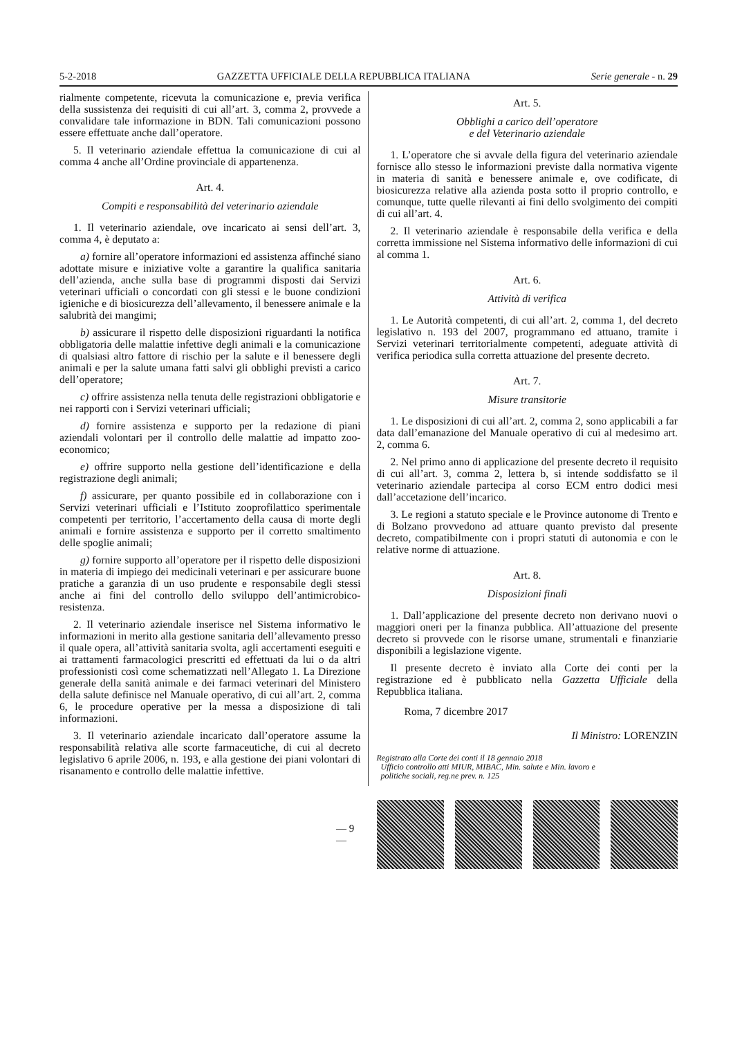5-2-2018 GAZZETTA UFFICIALE DELLA REPUBBLICA ITALIANA Serie generale - n. 29
rialmente competente, ricevuta la comunicazione e, previa verifica della sussistenza dei requisiti di cui all’art. 3, comma 2, provvede a convalidare tale informazione in BDN. Tali comunicazioni possono essere effettuate anche dall’operatore.
5. Il veterinario aziendale effettua la comunicazione di cui al comma 4 anche all’Ordine provinciale di appartenenza.
Art. 4.
Compiti e responsabilità del veterinario aziendale
1. Il veterinario aziendale, ove incaricato ai sensi dell’art. 3, comma 4, è deputato a:
a) fornire all’operatore informazioni ed assistenza affinché siano adottate misure e iniziative volte a garantire la qualifica sanitaria dell’azienda, anche sulla base di programmi disposti dai Servizi veterinari ufficiali o concordati con gli stessi e le buone condizioni igieniche e di biosicurezza dell’allevamento, il benessere animale e la salubrità dei mangimi;
b) assicurare il rispetto delle disposizioni riguardanti la notifica obbligatoria delle malattie infettive degli animali e la comunicazione di qualsiasi altro fattore di rischio per la salute e il benessere degli animali e per la salute umana fatti salvi gli obblighi previsti a carico dell’operatore;
c) offrire assistenza nella tenuta delle registrazioni obbligatorie e nei rapporti con i Servizi veterinari ufficiali;
d) fornire assistenza e supporto per la redazione di piani aziendali volontari per il controllo delle malattie ad impatto zoo-economico;
e) offrire supporto nella gestione dell’identificazione e della registrazione degli animali;
f) assicurare, per quanto possibile ed in collaborazione con i Servizi veterinari ufficiali e l’Istituto zooprofilattico sperimentale competenti per territorio, l’accertamento della causa di morte degli animali e fornire assistenza e supporto per il corretto smaltimento delle spoglie animali;
g) fornire supporto all’operatore per il rispetto delle disposizioni in materia di impiego dei medicinali veterinari e per assicurare buone pratiche a garanzia di un uso prudente e responsabile degli stessi anche ai fini del controllo dello sviluppo dell’antimicrobico-resistenza.
2. Il veterinario aziendale inserisce nel Sistema informativo le informazioni in merito alla gestione sanitaria dell’allevamento presso il quale opera, all’attività sanitaria svolta, agli accertamenti eseguiti e ai trattamenti farmacologici prescritti ed effettuati da lui o da altri professionisti così come schematizzati nell’Allegato 1. La Direzione generale della sanità animale e dei farmaci veterinari del Ministero della salute definisce nel Manuale operativo, di cui all’art. 2, comma 6, le procedure operative per la messa a disposizione di tali informazioni.
3. Il veterinario aziendale incaricato dall’operatore assume la responsabilità relativa alle scorte farmaceutiche, di cui al decreto legislativo 6 aprile 2006, n. 193, e alla gestione dei piani volontari di risanamento e controllo delle malattie infettive.
Art. 5.
Obblighi a carico dell’operatore
e del Veterinario aziendale
1. L’operatore che si avvale della figura del veterinario aziendale fornisce allo stesso le informazioni previste dalla normativa vigente in materia di sanità e benessere animale e, ove codificate, di biosicurezza relative alla azienda posta sotto il proprio controllo, e comunque, tutte quelle rilevanti ai fini dello svolgimento dei compiti di cui all’art. 4.
2. Il veterinario aziendale è responsabile della verifica e della corretta immissione nel Sistema informativo delle informazioni di cui al comma 1.
Art. 6.
Attività di verifica
1. Le Autorità competenti, di cui all’art. 2, comma 1, del decreto legislativo n. 193 del 2007, programmano ed attuano, tramite i Servizi veterinari territorialmente competenti, adeguate attività di verifica periodica sulla corretta attuazione del presente decreto.
Art. 7.
Misure transitorie
1. Le disposizioni di cui all’art. 2, comma 2, sono applicabili a far data dall’emanazione del Manuale operativo di cui al medesimo art. 2, comma 6.
2. Nel primo anno di applicazione del presente decreto il requisito di cui all’art. 3, comma 2, lettera b, si intende soddisfatto se il veterinario aziendale partecipa al corso ECM entro dodici mesi dall’accetazione dell’incarico.
3. Le regioni a statuto speciale e le Province autonome di Trento e di Bolzano provvedono ad attuare quanto previsto dal presente decreto, compatibilmente con i propri statuti di autonomia e con le relative norme di attuazione.
Art. 8.
Disposizioni finali
1. Dall’applicazione del presente decreto non derivano nuovi o maggiori oneri per la finanza pubblica. All’attuazione del presente decreto si provvede con le risorse umane, strumentali e finanziarie disponibili a legislazione vigente.
Il presente decreto è inviato alla Corte dei conti per la registrazione ed è pubblicato nella Gazzetta Ufficiale della Repubblica italiana.
Roma, 7 dicembre 2017
Il Ministro: LORENZIN
Registrato alla Corte dei conti il 18 gennaio 2018
Ufficio controllo atti MIUR, MIBAC, Min. salute e Min. lavoro e
politiche sociali, reg.ne prev. n. 125
— 9 —